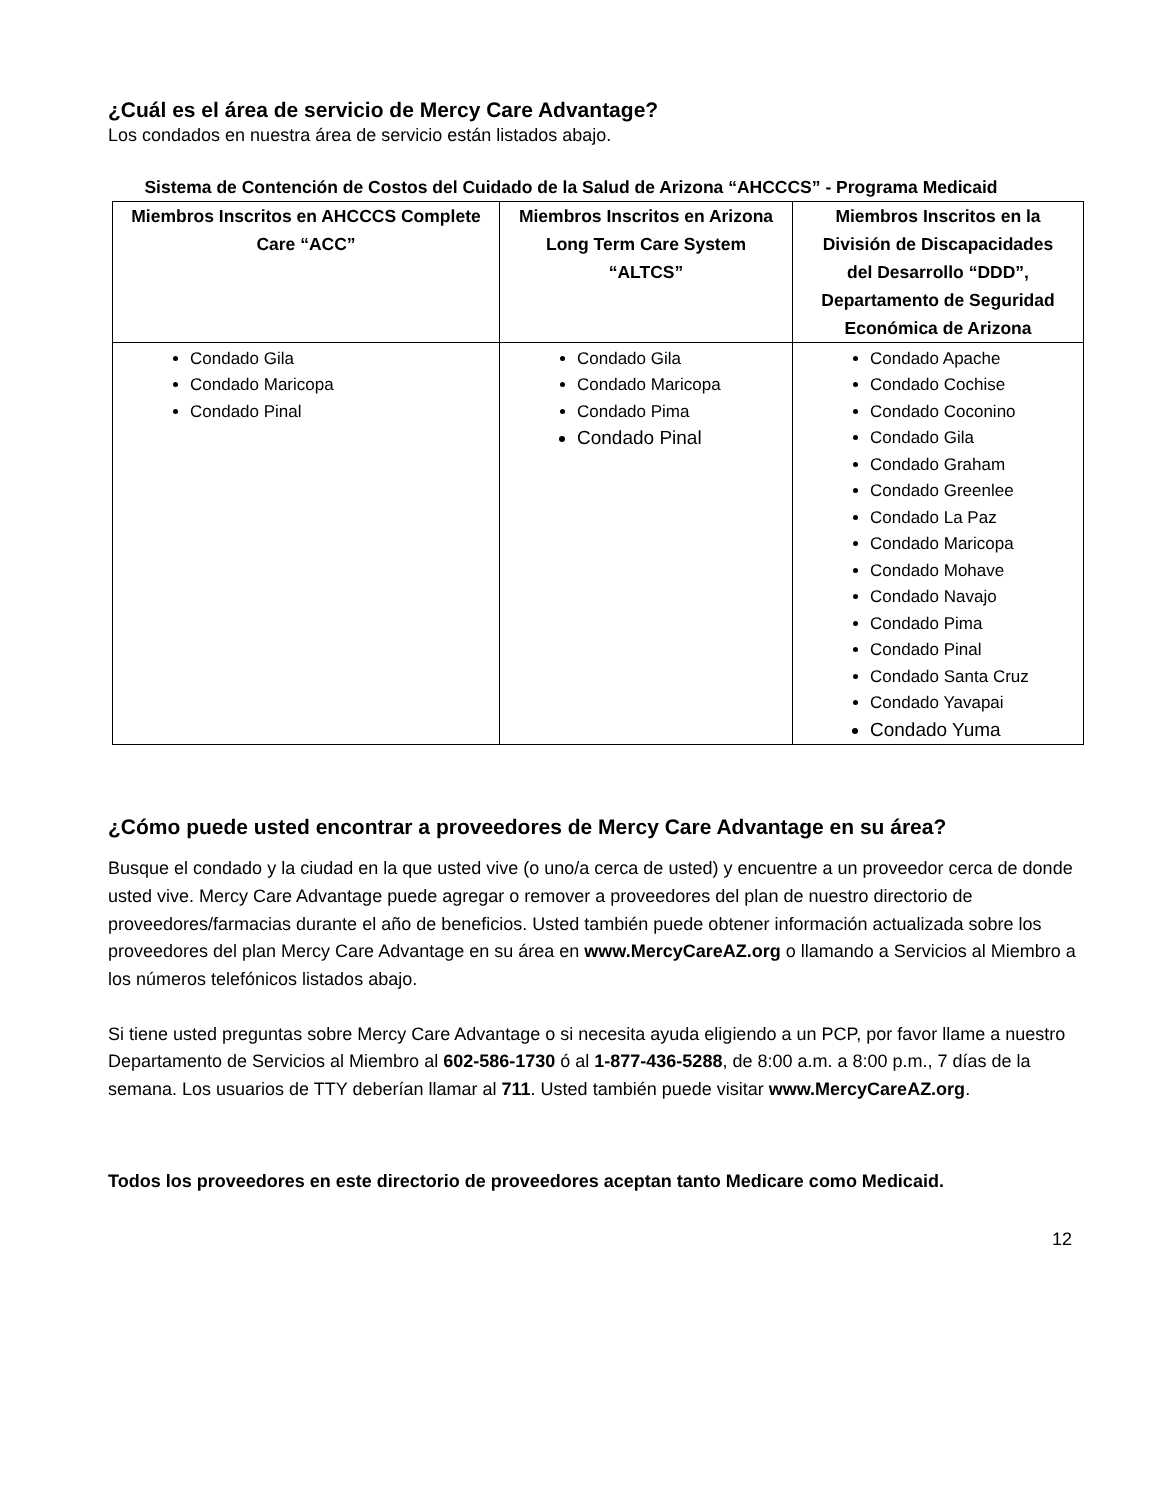¿Cuál es el área de servicio de Mercy Care Advantage?
Los condados en nuestra área de servicio están listados abajo.
Sistema de Contención de Costos del Cuidado de la Salud de Arizona “AHCCCS” - Programa Medicaid
| Miembros Inscritos en AHCCCS Complete Care “ACC” | Miembros Inscritos en Arizona Long Term Care System “ALTCS” | Miembros Inscritos en la División de Discapacidades del Desarrollo “DDD”, Departamento de Seguridad Económica de Arizona |
| --- | --- | --- |
| Condado Gila Condado Maricopa Condado Pinal | Condado Gila Condado Maricopa Condado Pima Condado Pinal | Condado Apache Condado Cochise Condado Coconino Condado Gila Condado Graham Condado Greenlee Condado La Paz Condado Maricopa Condado Mohave Condado Navajo Condado Pima Condado Pinal Condado Santa Cruz Condado Yavapai Condado Yuma |
¿Cómo puede usted encontrar a proveedores de Mercy Care Advantage en su área?
Busque el condado y la ciudad en la que usted vive (o uno/a cerca de usted) y encuentre a un proveedor cerca de donde usted vive. Mercy Care Advantage puede agregar o remover a proveedores del plan de nuestro directorio de proveedores/farmacias durante el año de beneficios. Usted también puede obtener información actualizada sobre los proveedores del plan Mercy Care Advantage en su área en www.MercyCareAZ.org o llamando a Servicios al Miembro a los números telefónicos listados abajo.
Si tiene usted preguntas sobre Mercy Care Advantage o si necesita ayuda eligiendo a un PCP, por favor llame a nuestro Departamento de Servicios al Miembro al 602-586-1730 ó al 1-877-436-5288, de 8:00 a.m. a 8:00 p.m., 7 días de la semana. Los usuarios de TTY deberían llamar al 711. Usted también puede visitar www.MercyCareAZ.org.
Todos los proveedores en este directorio de proveedores aceptan tanto Medicare como Medicaid.
12